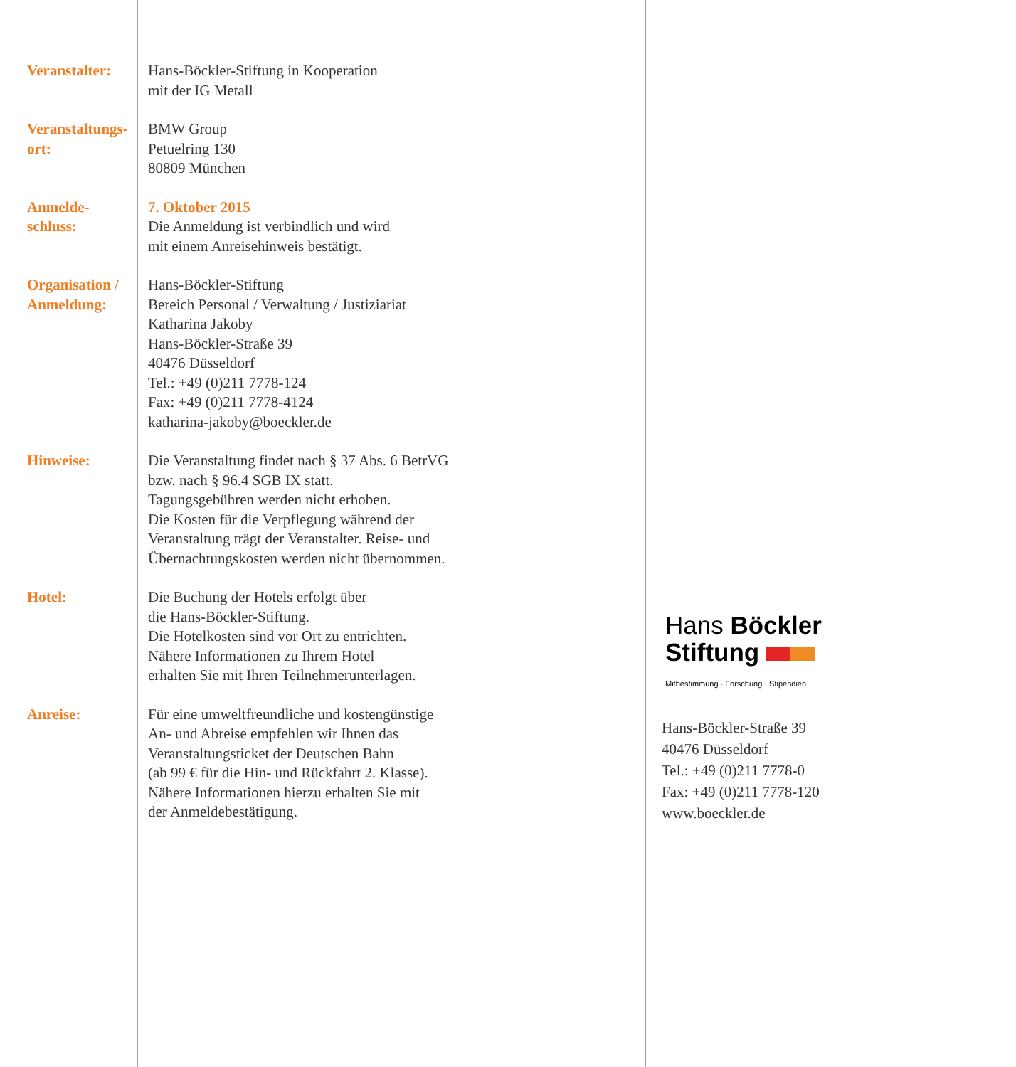Veranstalter: Hans-Böckler-Stiftung in Kooperation
mit der IG Metall
Veranstaltungs-
ort:
BMW Group
Petuelring 130
80809 München
Anmelde-
schluss:
7. Oktober 2015
Die Anmeldung ist verbindlich und wird
mit einem Anreisehinweis bestätigt.
Organisation /
Anmeldung:
Hans-Böckler-Stiftung
Bereich Personal / Verwaltung / Justiziariat
Katharina Jakoby
Hans-Böckler-Straße 39
40476 Düsseldorf
Tel.: +49 (0)211 7778-124
Fax: +49 (0)211 7778-4124
katharina-jakoby@boeckler.de
Hinweise: Die Veranstaltung findet nach § 37 Abs. 6 BetrVG
bzw. nach § 96.4 SGB IX statt.
Tagungsgebühren werden nicht erhoben.
Die Kosten für die Verpflegung während der
Veranstaltung trägt der Veranstalter. Reise- und
Übernachtungskosten werden nicht übernommen.
Hotel: Die Buchung der Hotels erfolgt über
die Hans-Böckler-Stiftung.
Die Hotelkosten sind vor Ort zu entrichten.
Nähere Informationen zu Ihrem Hotel
erhalten Sie mit Ihren Teilnehmerunterlagen.
Anreise: Für eine umweltfreundliche und kostengünstige
An- und Abreise empfehlen wir Ihnen das
Veranstaltungsticket der Deutschen Bahn
(ab 99 € für die Hin- und Rückfahrt 2. Klasse).
Nähere Informationen hierzu erhalten Sie mit
der Anmeldebestätigung.
Hans Böckler
Stiftung
Mitbestimmung · Forschung · Stipendien
Hans-Böckler-Straße 39
40476 Düsseldorf
Tel.: +49 (0)211 7778-0
Fax: +49 (0)211 7778-120
www.boeckler.de